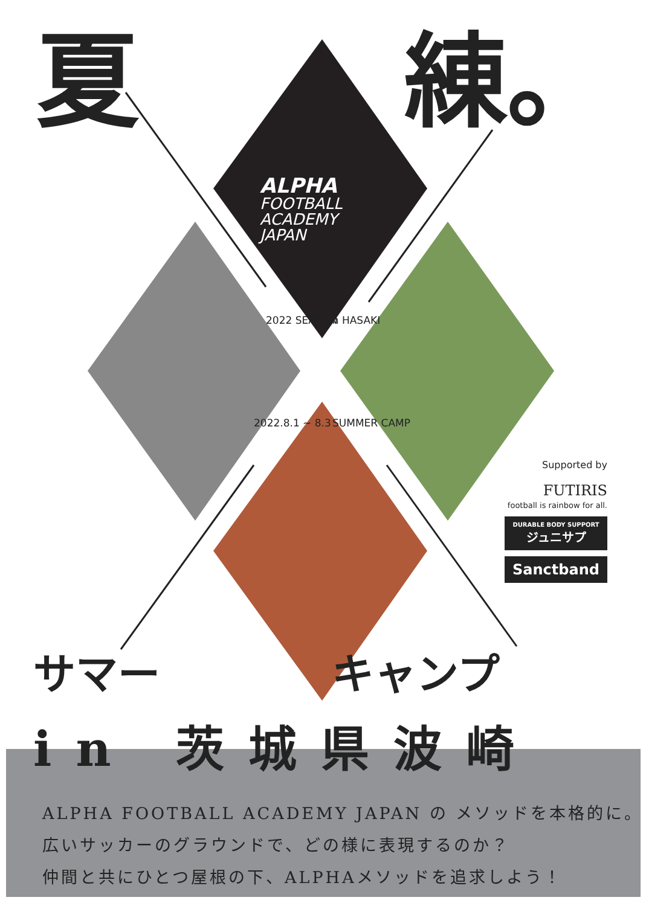夏 練。
ALPHA
FOOTBALL
ACADEMY
JAPAN
2022 SEASON in HASAKI
2022.8.1 ~ 8.3 SUMMER CAMP
Supported by
FUTIRIS
football is rainbow for all.
DURABLE BODY SUPPORT
ジュニサプ
Sanctband
サマー キャンプ
in 茨城県波崎
ALPHA FOOTBALL ACADEMY JAPAN の メソッドを本格的に。
広いサッカーのグラウンドで、どの様に表現するのか？
仲間と共にひとつ屋根の下、ALPHAメソッドを追求しよう！